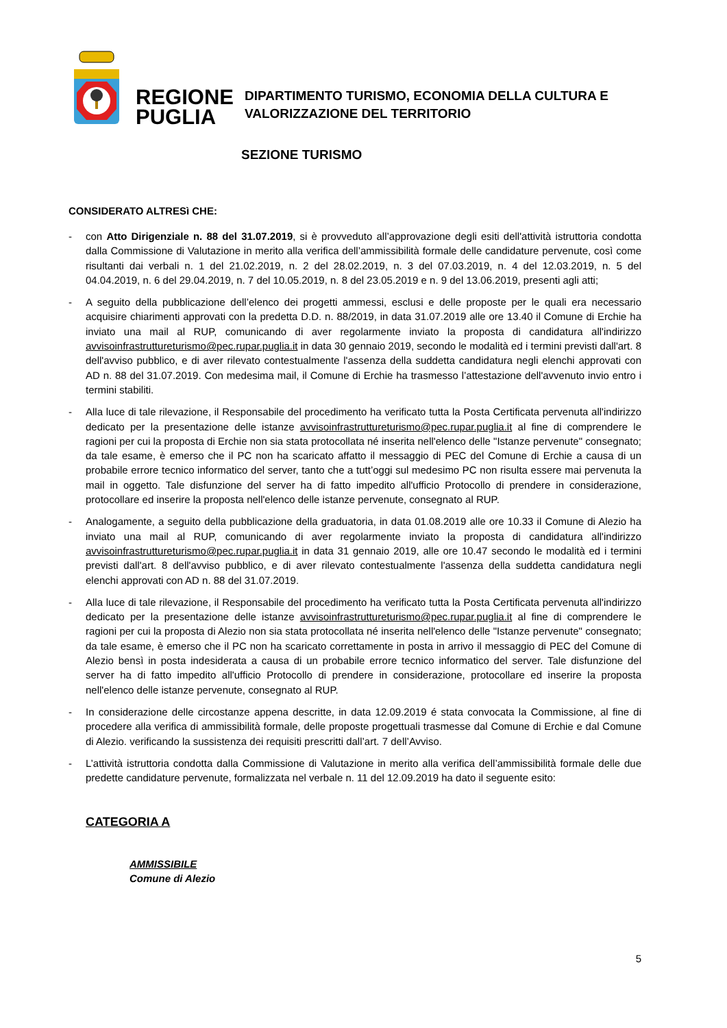REGIONE
PUGLIA
DIPARTIMENTO TURISMO, ECONOMIA DELLA CULTURA E
VALORIZZAZIONE DEL TERRITORIO
SEZIONE TURISMO
CONSIDERATO ALTRESì CHE:
- con Atto Dirigenziale n. 88 del 31.07.2019, si è provveduto all’approvazione degli esiti dell'attività istruttoria condotta dalla Commissione di Valutazione in merito alla verifica dell’ammissibilità formale delle candidature pervenute, così come risultanti dai verbali n. 1 del 21.02.2019, n. 2 del 28.02.2019, n. 3 del 07.03.2019, n. 4 del 12.03.2019, n. 5 del 04.04.2019, n. 6 del 29.04.2019, n. 7 del 10.05.2019, n. 8 del 23.05.2019 e n. 9 del 13.06.2019, presenti agli atti;
- A seguito della pubblicazione dell’elenco dei progetti ammessi, esclusi e delle proposte per le quali era necessario acquisire chiarimenti approvati con la predetta D.D. n. 88/2019, in data 31.07.2019 alle ore 13.40 il Comune di Erchie ha inviato una mail al RUP, comunicando di aver regolarmente inviato la proposta di candidatura all'indirizzo avvisoinfrastruttureturismo@pec.rupar.puglia.it in data 30 gennaio 2019, secondo le modalità ed i termini previsti dall'art. 8 dell'avviso pubblico, e di aver rilevato contestualmente l'assenza della suddetta candidatura negli elenchi approvati con AD n. 88 del 31.07.2019. Con medesima mail, il Comune di Erchie ha trasmesso l’attestazione dell'avvenuto invio entro i termini stabiliti.
- Alla luce di tale rilevazione, il Responsabile del procedimento ha verificato tutta la Posta Certificata pervenuta all'indirizzo dedicato per la presentazione delle istanze avvisoinfrastruttureturismo@pec.rupar.puglia.it al fine di comprendere le ragioni per cui la proposta di Erchie non sia stata protocollata né inserita nell'elenco delle "Istanze pervenute" consegnato; da tale esame, è emerso che il PC non ha scaricato affatto il messaggio di PEC del Comune di Erchie a causa di un probabile errore tecnico informatico del server, tanto che a tutt’oggi sul medesimo PC non risulta essere mai pervenuta la mail in oggetto. Tale disfunzione del server ha di fatto impedito all'ufficio Protocollo di prendere in considerazione, protocollare ed inserire la proposta nell'elenco delle istanze pervenute, consegnato al RUP.
- Analogamente, a seguito della pubblicazione della graduatoria, in data 01.08.2019 alle ore 10.33 il Comune di Alezio ha inviato una mail al RUP, comunicando di aver regolarmente inviato la proposta di candidatura all'indirizzo avvisoinfrastruttureturismo@pec.rupar.puglia.it in data 31 gennaio 2019, alle ore 10.47 secondo le modalità ed i termini previsti dall'art. 8 dell'avviso pubblico, e di aver rilevato contestualmente l'assenza della suddetta candidatura negli elenchi approvati con AD n. 88 del 31.07.2019.
- Alla luce di tale rilevazione, il Responsabile del procedimento ha verificato tutta la Posta Certificata pervenuta all'indirizzo dedicato per la presentazione delle istanze avvisoinfrastruttureturismo@pec.rupar.puglia.it al fine di comprendere le ragioni per cui la proposta di Alezio non sia stata protocollata né inserita nell'elenco delle "Istanze pervenute" consegnato; da tale esame, è emerso che il PC non ha scaricato correttamente in posta in arrivo il messaggio di PEC del Comune di Alezio bensì in posta indesiderata a causa di un probabile errore tecnico informatico del server. Tale disfunzione del server ha di fatto impedito all'ufficio Protocollo di prendere in considerazione, protocollare ed inserire la proposta nell'elenco delle istanze pervenute, consegnato al RUP.
- In considerazione delle circostanze appena descritte, in data 12.09.2019 é stata convocata la Commissione, al fine di procedere alla verifica di ammissibilità formale, delle proposte progettuali trasmesse dal Comune di Erchie e dal Comune di Alezio. verificando la sussistenza dei requisiti prescritti dall’art. 7 dell’Avviso.
- L’attività istruttoria condotta dalla Commissione di Valutazione in merito alla verifica dell’ammissibilità formale delle due predette candidature pervenute, formalizzata nel verbale n. 11 del 12.09.2019 ha dato il seguente esito:
CATEGORIA A
AMMISSIBILE
Comune di Alezio
5